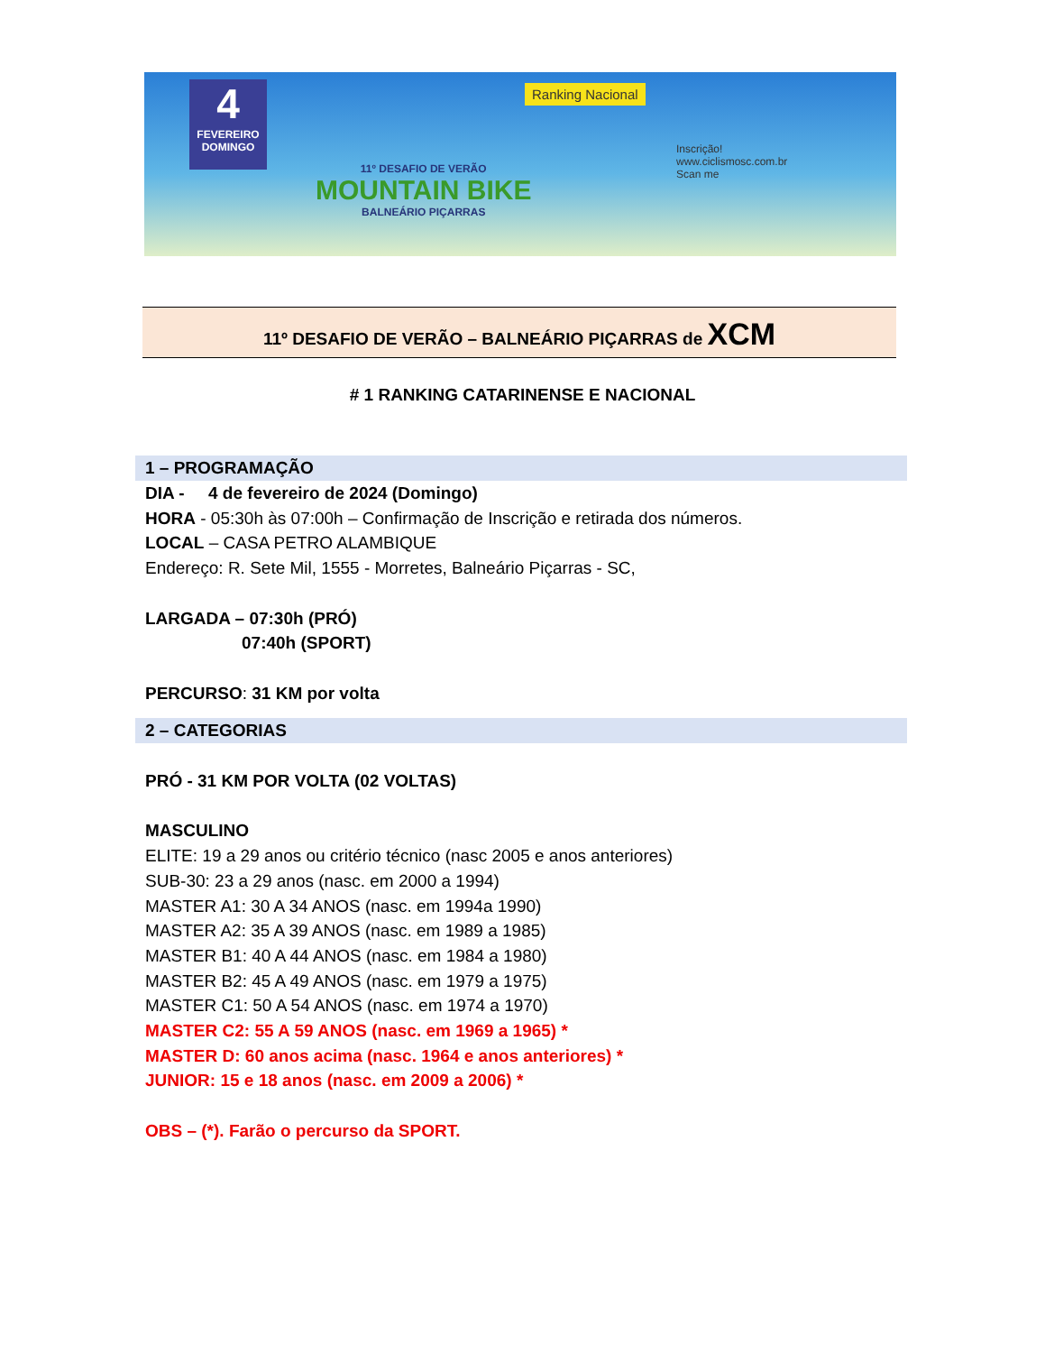4
FEVEREIRO
DOMINGO
11º DESAFIO DE VERÃO
MOUNTAIN BIKE
BALNEÁRIO PIÇARRAS
Ranking Nacional
Inscrição!
www.ciclismosc.com.br
Scan me
11º DESAFIO DE VERÃO – BALNEÁRIO PIÇARRAS de XCM
# 1 RANKING CATARINENSE E NACIONAL
1 – PROGRAMAÇÃO
DIA - 4 de fevereiro de 2024 (Domingo)
HORA - 05:30h às 07:00h – Confirmação de Inscrição e retirada dos números.
LOCAL – CASA PETRO ALAMBIQUE
Endereço: R. Sete Mil, 1555 - Morretes, Balneário Piçarras - SC,
LARGADA – 07:30h (PRÓ)
07:40h (SPORT)
PERCURSO: 31 KM por volta
2 – CATEGORIAS
PRÓ - 31 KM POR VOLTA (02 VOLTAS)
MASCULINO
ELITE: 19 a 29 anos ou critério técnico (nasc 2005 e anos anteriores)
SUB-30: 23 a 29 anos (nasc. em 2000 a 1994)
MASTER A1: 30 A 34 ANOS (nasc. em 1994a 1990)
MASTER A2: 35 A 39 ANOS (nasc. em 1989 a 1985)
MASTER B1: 40 A 44 ANOS (nasc. em 1984 a 1980)
MASTER B2: 45 A 49 ANOS (nasc. em 1979 a 1975)
MASTER C1: 50 A 54 ANOS (nasc. em 1974 a 1970)
MASTER C2: 55 A 59 ANOS (nasc. em 1969 a 1965) *
MASTER D: 60 anos acima (nasc. 1964 e anos anteriores) *
JUNIOR: 15 e 18 anos (nasc. em 2009 a 2006) *
OBS – (*). Farão o percurso da SPORT.